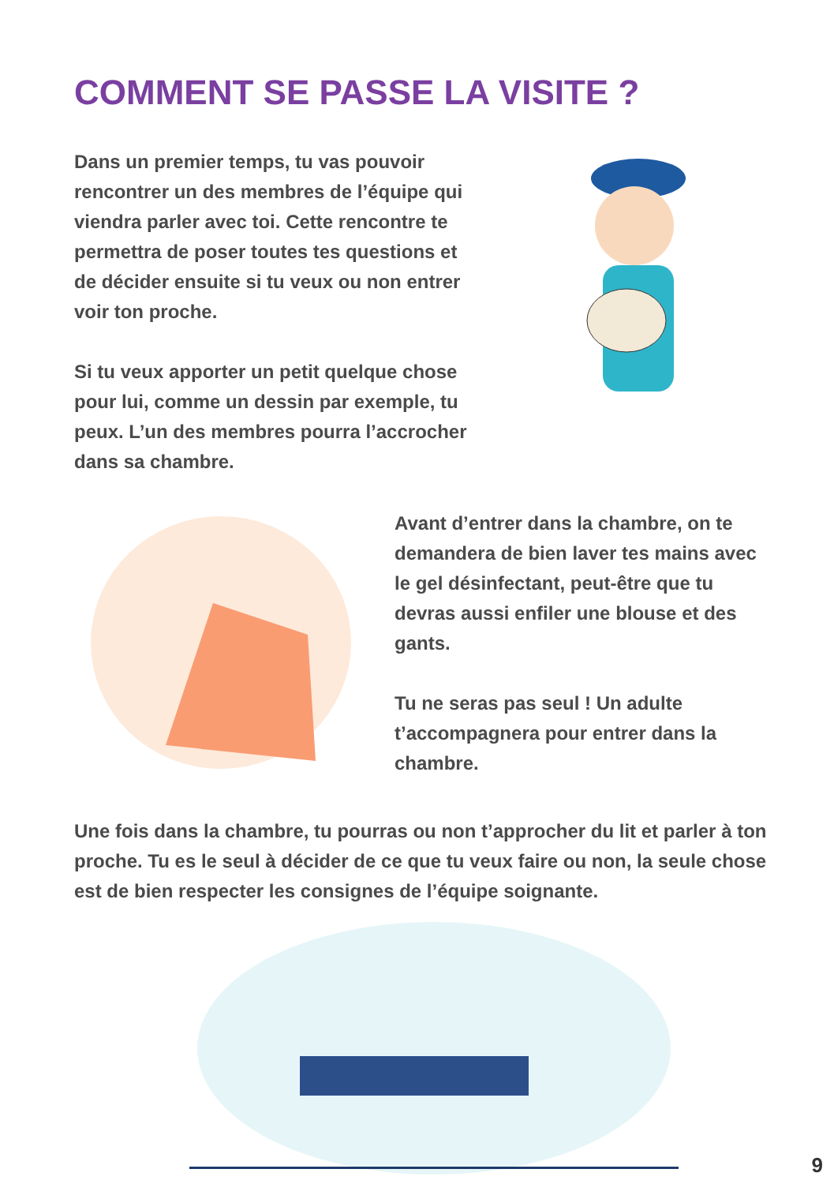COMMENT SE PASSE LA VISITE ?
Dans un premier temps, tu vas pouvoir rencontrer un des membres de l’équipe qui viendra parler avec toi. Cette rencontre te permettra de poser toutes tes questions et de décider ensuite si tu veux ou non entrer voir ton proche.
Si tu veux apporter un petit quelque chose pour lui, comme un dessin par exemple, tu peux. L’un des membres pourra l’accrocher dans sa chambre.
Avant d’entrer dans la chambre, on te demandera de bien laver tes mains avec le gel désinfectant, peut-être que tu devras aussi enfiler une blouse et des gants.
Tu ne seras pas seul ! Un adulte t’accompagnera pour entrer dans la chambre.
Une fois dans la chambre, tu pourras ou non t’approcher du lit et parler à ton proche. Tu es le seul à décider de ce que tu veux faire ou non, la seule chose est de bien respecter les consignes de l’équipe soignante.
9